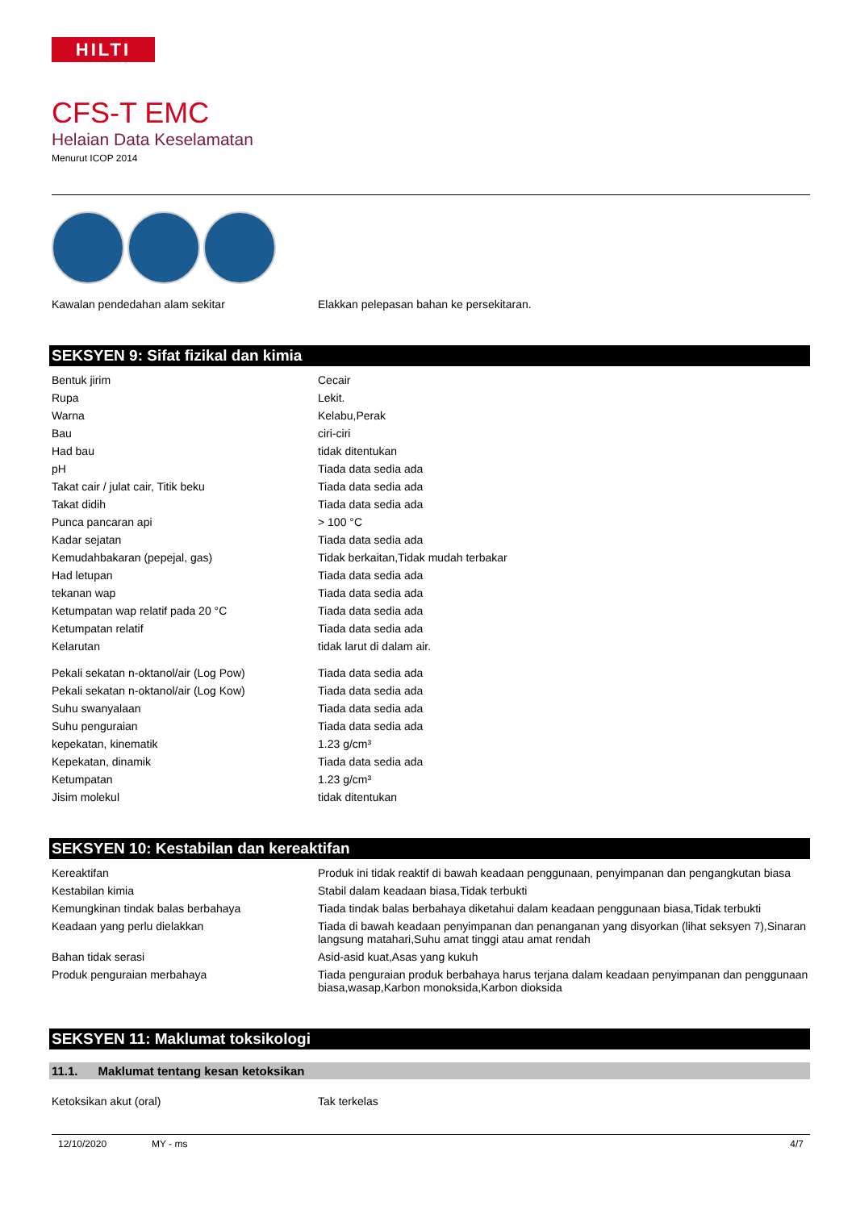HILTI
CFS-T EMC
Helaian Data Keselamatan
Menurut ICOP 2014
| Kawalan pendedahan alam sekitar | Elakkan pelepasan bahan ke persekitaran. |
SEKSYEN 9: Sifat fizikal dan kimia
| Bentuk jirim | Cecair |
| Rupa | Lekit. |
| Warna | Kelabu,Perak |
| Bau | ciri-ciri |
| Had bau | tidak ditentukan |
| pH | Tiada data sedia ada |
| Takat cair / julat cair, Titik beku | Tiada data sedia ada |
| Takat didih | Tiada data sedia ada |
| Punca pancaran api | > 100 °C |
| Kadar sejatan | Tiada data sedia ada |
| Kemudahbakaran (pepejal, gas) | Tidak berkaitan,Tidak mudah terbakar |
| Had letupan | Tiada data sedia ada |
| tekanan wap | Tiada data sedia ada |
| Ketumpatan wap relatif pada 20 °C | Tiada data sedia ada |
| Ketumpatan relatif | Tiada data sedia ada |
| Kelarutan | tidak larut di dalam air. |
| Pekali sekatan n-oktanol/air (Log Pow) | Tiada data sedia ada |
| Pekali sekatan n-oktanol/air (Log Kow) | Tiada data sedia ada |
| Suhu swanyalaan | Tiada data sedia ada |
| Suhu penguraian | Tiada data sedia ada |
| kepekatan, kinematik | 1.23 g/cm³ |
| Kepekatan, dinamik | Tiada data sedia ada |
| Ketumpatan | 1.23 g/cm³ |
| Jisim molekul | tidak ditentukan |
SEKSYEN 10: Kestabilan dan kereaktifan
| Kereaktifan | Produk ini tidak reaktif di bawah keadaan penggunaan, penyimpanan dan pengangkutan biasa |
| Kestabilan kimia | Stabil dalam keadaan biasa,Tidak terbukti |
| Kemungkinan tindak balas berbahaya | Tiada tindak balas berbahaya diketahui dalam keadaan penggunaan biasa,Tidak terbukti |
| Keadaan yang perlu dielakkan | Tiada di bawah keadaan penyimpanan dan penanganan yang disyorkan (lihat seksyen 7),Sinaran langsung matahari,Suhu amat tinggi atau amat rendah |
| Bahan tidak serasi | Asid-asid kuat,Asas yang kukuh |
| Produk penguraian merbahaya | Tiada penguraian produk berbahaya harus terjana dalam keadaan penyimpanan dan penggunaan biasa,wasap,Karbon monoksida,Karbon dioksida |
SEKSYEN 11: Maklumat toksikologi
11.1. Maklumat tentang kesan ketoksikan
| Ketoksikan akut (oral) | Tak terkelas |
12/10/2020 MY - ms 4/7